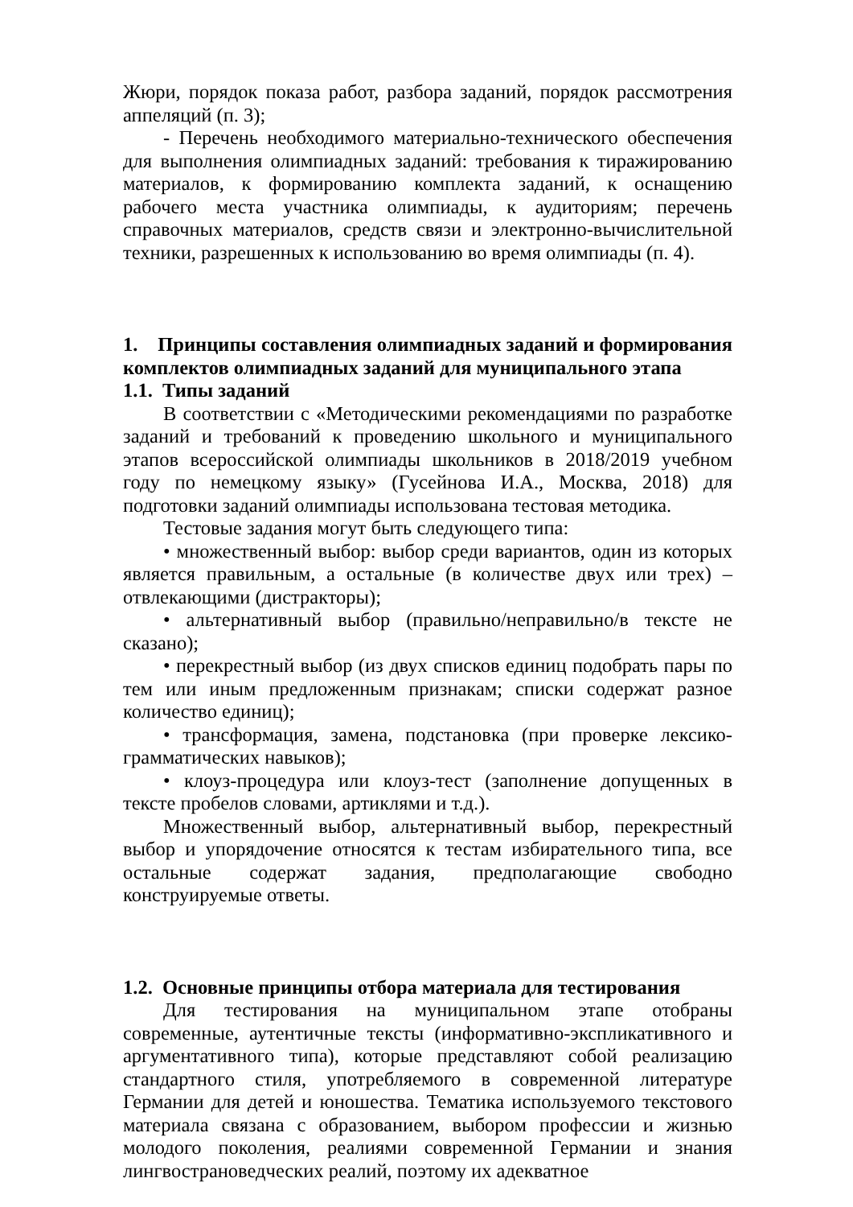Жюри, порядок показа работ, разбора заданий, порядок рассмотрения аппеляций (п. 3);
- Перечень необходимого материально-технического обеспечения для выполнения олимпиадных заданий: требования к тиражированию материалов, к формированию комплекта заданий, к оснащению рабочего места участника олимпиады, к аудиториям; перечень справочных материалов, средств связи и электронно-вычислительной техники, разрешенных к использованию во время олимпиады (п. 4).
1. Принципы составления олимпиадных заданий и формирования комплектов олимпиадных заданий для муниципального этапа
1.1. Типы заданий
В соответствии с «Методическими рекомендациями по разработке заданий и требований к проведению школьного и муниципального этапов всероссийской олимпиады школьников в 2018/2019 учебном году по немецкому языку» (Гусейнова И.А., Москва, 2018) для подготовки заданий олимпиады использована тестовая методика.
Тестовые задания могут быть следующего типа:
• множественный выбор: выбор среди вариантов, один из которых является правильным, а остальные (в количестве двух или трех) – отвлекающими (дистракторы);
• альтернативный выбор (правильно/неправильно/в тексте не сказано);
• перекрестный выбор (из двух списков единиц подобрать пары по тем или иным предложенным признакам; списки содержат разное количество единиц);
• трансформация, замена, подстановка (при проверке лексико-грамматических навыков);
• клоуз-процедура или клоуз-тест (заполнение допущенных в тексте пробелов словами, артиклями и т.д.).
Множественный выбор, альтернативный выбор, перекрестный выбор и упорядочение относятся к тестам избирательного типа, все остальные содержат задания, предполагающие свободно конструируемые ответы.
1.2. Основные принципы отбора материала для тестирования
Для тестирования на муниципальном этапе отобраны современные, аутентичные тексты (информативно-экспликативного и аргументативного типа), которые представляют собой реализацию стандартного стиля, употребляемого в современной литературе Германии для детей и юношества. Тематика используемого текстового материала связана с образованием, выбором профессии и жизнью молодого поколения, реалиями современной Германии и знания лингвострановедческих реалий, поэтому их адекватное